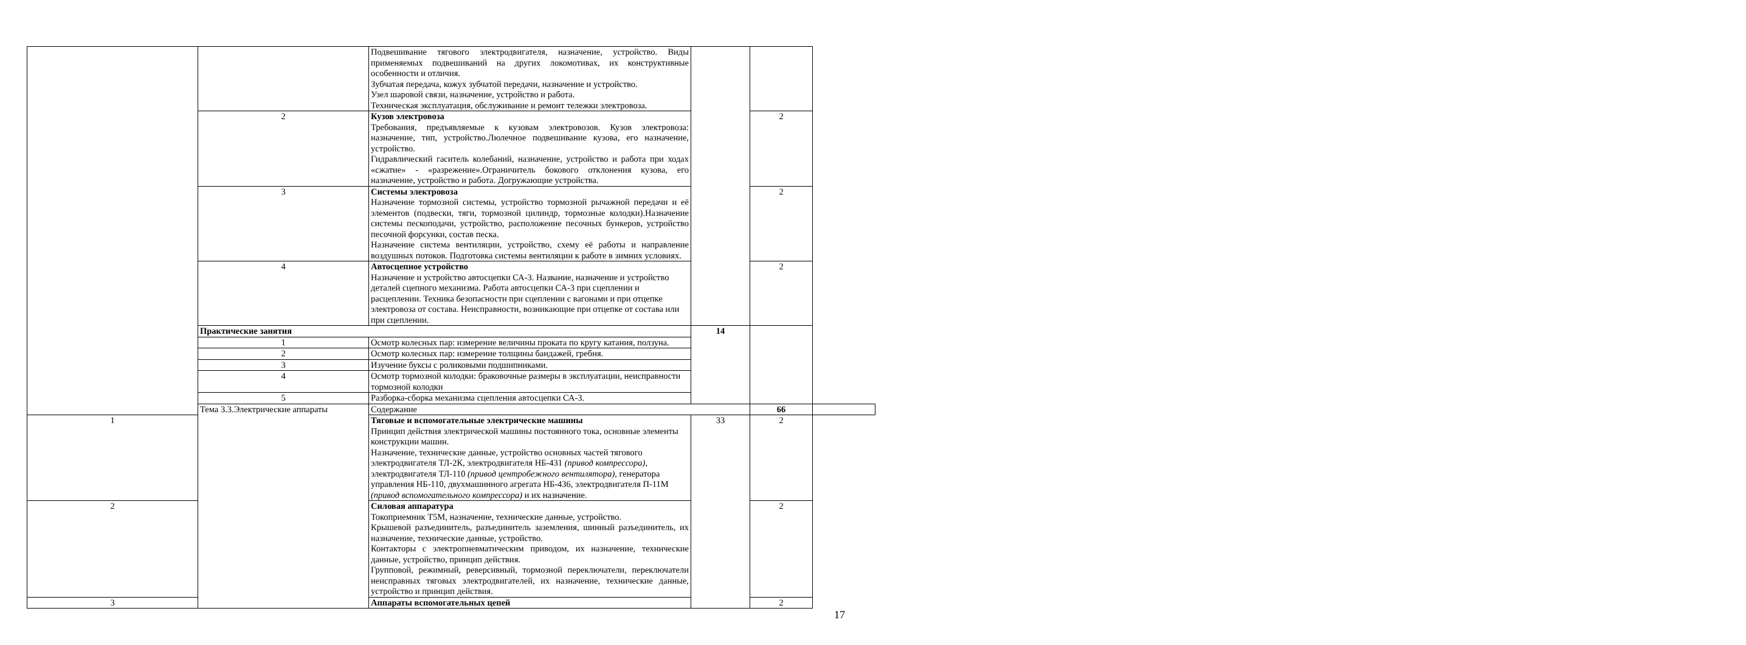| | | Подвешивание тягового электродвигателя, назначение, устройство. Виды применяемых подвешиваний на других локомотивах, их конструктивные особенности и отличия. Зубчатая передача, кожух зубчатой передачи, назначение и устройство. Узел шаровой связи, назначение, устройство и работа. Техническая эксплуатация, обслуживание и ремонт тележки электровоза. | | | |
| | 2 | Кузов электровоза Требования, предъявляемые к кузовам электровозов. Кузов электровоза: назначение, тип, устройство.Люлечное подвешивание кузова, его назначение, устройство. Гидравлический гаситель колебаний, назначение, устройство и работа при ходах «сжатие» - «разрежение».Ограничитель бокового отклонения кузова, его назначение, устройство и работа. Догружающие устройства. | | 2 | |
| | 3 | Системы электровоза Назначение тормозной системы, устройство тормозной рычажной передачи и её элементов (подвески, тяги, тормозной цилиндр, тормозные колодки).Назначение системы пескоподачи, устройство, расположение песочных бункеров, устройство песочной форсунки, состав песка. Назначение система вентиляции, устройство, схему её работы и направление воздушных потоков. Подготовка системы вентиляции к работе в зимних условиях. | | 2 | |
| | 4 | Автосцепное устройство Назначение и устройство автосцепки СА-3. Название, назначение и устройство деталей сцепного механизма. Работа автосцепки СА-3 при сцеплении и расцеплении. Техника безопасности при сцеплении с вагонами и при отцепке электровоза от состава. Неисправности, возникающие при отцепке от состава или при сцеплении. | | 2 | |
| | Практические занятия | | 14 | | |
| | 1 | Осмотр колесных пар: измерение величины проката по кругу катания, ползуна. | | | |
| | 2 | Осмотр колесных пар: измерение толщины бандажей, гребня. | | | |
| | 3 | Изучение буксы с роликовыми подшипниками. | | | |
| | 4 | Осмотр тормозной колодки: браковочные размеры в эксплуатации, неисправности тормозной колодки | | | |
| | 5 | Разборка-сборка механизма сцепления автосцепки СА-3. | | | |
| | Тема 3.3.Электрические аппараты | Содержание | | 66 | |
| 1 | | Тяговые и вспомогательные электрические машины Принцип действия электрической машины постоянного тока, основные элементы конструкции машин. Назначение, технические данные, устройство основных частей тягового электродвигателя ТЛ-2К, электродвигателя НБ-431 (привод компрессора) , электродвигателя ТЛ-110 (привод центробежного вентилятора), генератора управления НБ-110, двухмашинного агрегата НБ-436, электродвигателя П-11М (привод вспомогательного компрессора) и их назначение. | 33 | 2 | |
| 2 | | Силовая аппаратура Токоприемник Т5М, назначение, технические данные, устройство. Крышевой разъединитель, разъединитель заземления, шинный разъединитель, их назначение, технические данные, устройство. Контакторы с электропневматическим приводом, их назначение, технические данные, устройство, принцип действия. Групповой, режимный, реверсивный, тормозной переключатели, переключатели неисправных тяговых электродвигателей, их назначение, технические данные, устройство и принцип действия. | | 2 | |
| 3 | | Аппараты вспомогательных цепей | | 2 | |
17